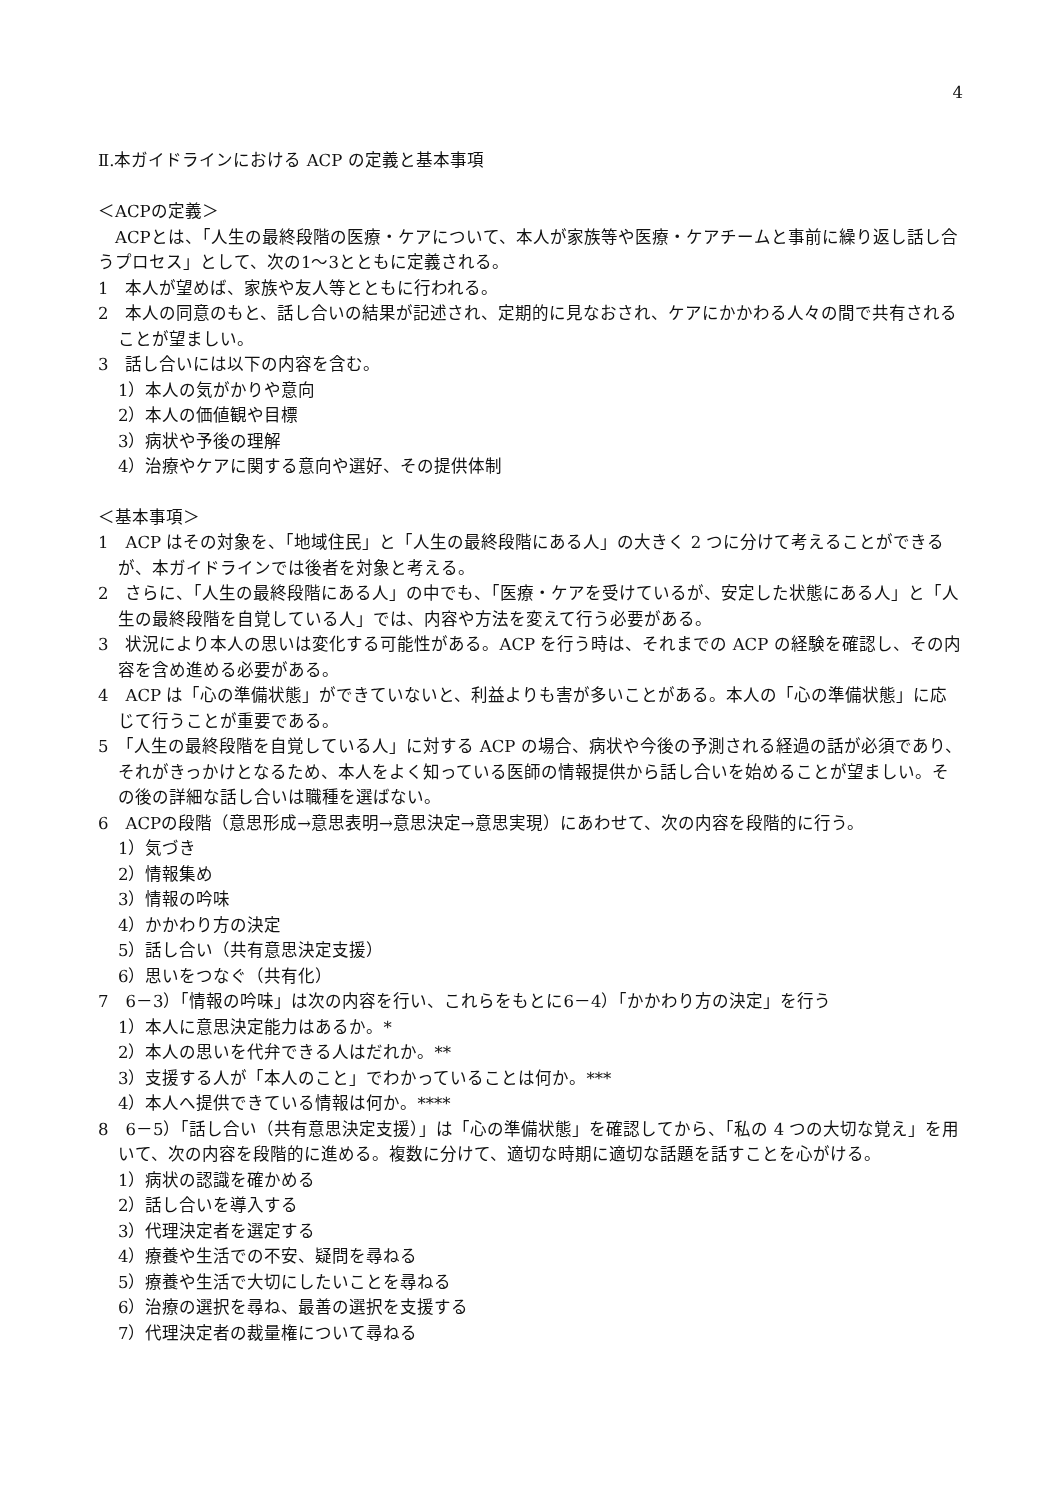4
Ⅱ.本ガイドラインにおける ACP の定義と基本事項
＜ACPの定義＞
　ACPとは、「人生の最終段階の医療・ケアについて、本人が家族等や医療・ケアチームと事前に繰り返し話し合うプロセス」として、次の1～3とともに定義される。
1　本人が望めば、家族や友人等とともに行われる。
2　本人の同意のもと、話し合いの結果が記述され、定期的に見なおされ、ケアにかかわる人々の間で共有されることが望ましい。
3　話し合いには以下の内容を含む。
1）本人の気がかりや意向
2）本人の価値観や目標
3）病状や予後の理解
4）治療やケアに関する意向や選好、その提供体制
＜基本事項＞
1　ACP はその対象を、「地域住民」と「人生の最終段階にある人」の大きく 2 つに分けて考えることができるが、本ガイドラインでは後者を対象と考える。
2　さらに、「人生の最終段階にある人」の中でも、「医療・ケアを受けているが、安定した状態にある人」と「人生の最終段階を自覚している人」では、内容や方法を変えて行う必要がある。
3　状況により本人の思いは変化する可能性がある。ACP を行う時は、それまでの ACP の経験を確認し、その内容を含め進める必要がある。
4　ACP は「心の準備状態」ができていないと、利益よりも害が多いことがある。本人の「心の準備状態」に応じて行うことが重要である。
5　「人生の最終段階を自覚している人」に対する ACP の場合、病状や今後の予測される経過の話が必須であり、それがきっかけとなるため、本人をよく知っている医師の情報提供から話し合いを始めることが望ましい。その後の詳細な話し合いは職種を選ばない。
6　ACPの段階（意思形成→意思表明→意思決定→意思実現）にあわせて、次の内容を段階的に行う。
1）気づき
2）情報集め
3）情報の吟味
4）かかわり方の決定
5）話し合い（共有意思決定支援）
6）思いをつなぐ（共有化）
7　6－3）「情報の吟味」は次の内容を行い、これらをもとに6－4）「かかわり方の決定」を行う
1）本人に意思決定能力はあるか。*
2）本人の思いを代弁できる人はだれか。**
3）支援する人が「本人のこと」でわかっていることは何か。***
4）本人へ提供できている情報は何か。****
8　6－5）「話し合い（共有意思決定支援）」は「心の準備状態」を確認してから、「私の 4 つの大切な覚え」を用いて、次の内容を段階的に進める。複数に分けて、適切な時期に適切な話題を話すことを心がける。
1）病状の認識を確かめる
2）話し合いを導入する
3）代理決定者を選定する
4）療養や生活での不安、疑問を尋ねる
5）療養や生活で大切にしたいことを尋ねる
6）治療の選択を尋ね、最善の選択を支援する
7）代理決定者の裁量権について尋ねる